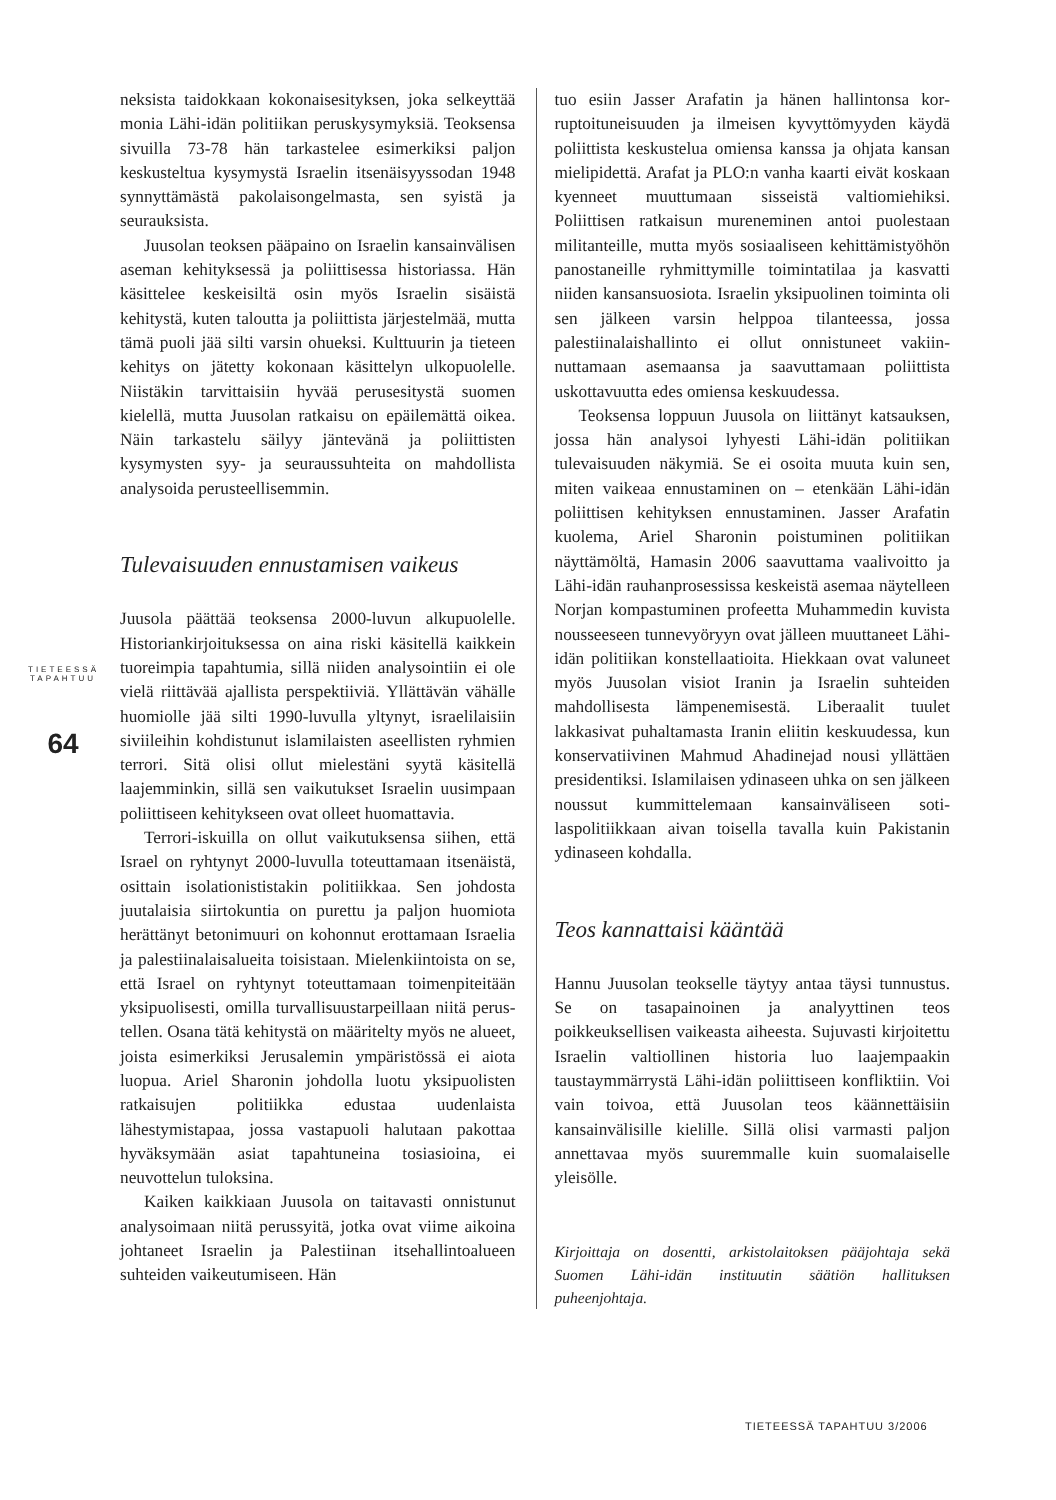TIETEESSÄ TAPAHTUU
64
neksista taidokkaan kokonaisesityksen, joka selkeyttää monia Lähi-idän politiikan perusky­symyksiä. Teoksensa sivuilla 73-78 hän tarkas­telee esimerkiksi paljon keskusteltua kysymystä Israelin itsenäisyyssodan 1948 synnyttämästä pa­kolaisongelmasta, sen syistä ja seurauksista.
Juusolan teoksen pääpaino on Israelin kan­sainvälisen aseman kehityksessä ja poliittisessa historiassa. Hän käsittelee keskeisiltä osin myös Israelin sisäistä kehitystä, kuten taloutta ja po­liittista järjestelmää, mutta tämä puoli jää silti varsin ohueksi. Kulttuurin ja tieteen kehitys on jätetty kokonaan käsittelyn ulkopuolelle. Niis­täkin tarvittaisiin hyvää perusesitystä suomen kielellä, mutta Juusolan ratkaisu on epäilemät­tä oikea. Näin tarkastelu säilyy jäntevänä ja po­liittisten kysymysten syy- ja seuraussuhteita on mahdollista analysoida perusteellisemmin.
Tulevaisuuden ennustamisen vaikeus
Juusola päättää teoksensa 2000-luvun alkupuo­lelle. Historiankirjoituksessa on aina riski käsitel­lä kaikkein tuoreimpia tapahtumia, sillä niiden analysointiin ei ole vielä riittävää ajallista per­spektiiviä. Yllättävän vähälle huomiolle jää sil­ti 1990-luvulla yltynyt, israelilaisiin siviileihin kohdistunut islamilaisten aseellisten ryhmien terrori. Sitä olisi ollut mielestäni syytä käsitel­lä laajemminkin, sillä sen vaikutukset Israelin uusimpaan poliittiseen kehitykseen ovat olleet huomattavia.
Terrori-iskuilla on ollut vaikutuksensa siihen, että Israel on ryhtynyt 2000-luvulla toteuttamaan itsenäistä, osittain isolationististakin politiikkaa. Sen johdosta juutalaisia siirtokuntia on purettu ja paljon huomiota herättänyt betonimuuri on ko­honnut erottamaan Israelia ja palestiinalaisalue­ita toisistaan. Mielenkiintoista on se, että Israel on ryhtynyt toteuttamaan toimenpiteitään yksipuo­lisesti, omilla turvallisuustarpeillaan niitä perus­tellen. Osana tätä kehitystä on määritelty myös ne alueet, joista esimerkiksi Jerusalemin ympä­ristössä ei aiota luopua. Ariel Sharonin johdolla luotu yksipuolisten ratkaisujen politiikka edus­taa uudenlaista lähestymistapaa, jossa vastapuoli halutaan pakottaa hyväksymään asiat tapahtu­neina tosiasioina, ei neuvottelun tuloksina.
Kaiken kaikkiaan Juusola on taitavasti onnis­tunut analysoimaan niitä perussyitä, jotka ovat viime aikoina johtaneet Israelin ja Palestiinan it­sehallintoalueen suhteiden vaikeutumiseen. Hän
tuo esiin Jasser Arafatin ja hänen hallintonsa kor­ruptoituneisuuden ja ilmeisen kyvyttömyyden käydä poliittista keskustelua omiensa kanssa ja ohjata kansan mielipidettä. Arafat ja PLO:n van­ha kaarti eivät koskaan kyenneet muuttumaan sisseistä valtiomiehiksi. Poliittisen ratkaisun mu­reneminen antoi puolestaan militanteille, mutta myös sosiaaliseen kehittämistyöhön panostaneil­le ryhmittymille toimintatilaa ja kasvatti niiden kansansuosiota. Israelin yksipuolinen toiminta oli sen jälkeen varsin helppoa tilanteessa, jossa palestiinalaishallinto ei ollut onnistuneet vakiin­nuttamaan asemaansa ja saavuttamaan poliittista uskottavuutta edes omiensa keskuudessa.
Teoksensa loppuun Juusola on liittänyt katsa­uksen, jossa hän analysoi lyhyesti Lähi-idän poli­tiikan tulevaisuuden näkymiä. Se ei osoita muuta kuin sen, miten vaikeaa ennustaminen on – eten­kään Lähi-idän poliittisen kehityksen ennusta­minen. Jasser Arafatin kuolema, Ariel Sharonin poistuminen politiikan näyttämöltä, Hamasin 2006 saavuttama vaalivoitto ja Lähi-idän rauhan­prosessissa keskeistä asemaa näytelleen Norjan kompastuminen profeetta Muhammedin kuvista nousseeseen tunnevyöryyn ovat jälleen muutta­neet Lähi-idän politiikan konstellaatioita. Hiek­kaan ovat valuneet myös Juusolan visiot Iranin ja Israelin suhteiden mahdollisesta lämpenemi­sestä. Liberaalit tuulet lakkasivat puhaltamasta Iranin eliitin keskuudessa, kun konservatiivinen Mahmud Ahadinejad nousi yllättäen presiden­tiksi. Islamilaisen ydinaseen uhka on sen jälkeen noussut kummittelemaan kansainväliseen soti­laspolitiikkaan aivan toisella tavalla kuin Pakis­tanin ydinaseen kohdalla.
Teos kannattaisi kääntää
Hannu Juusolan teokselle täytyy antaa täysi tun­nustus. Se on tasapainoinen ja analyyttinen te­os poikkeuksellisen vaikeasta aiheesta. Sujuvasti kirjoitettu Israelin valtiollinen historia luo laa­jempaakin taustaymmärrystä Lähi-idän poliitti­seen konfliktiin. Voi vain toivoa, että Juusolan teos käännettäisiin kansainvälisille kielille. Sillä olisi varmasti paljon annettavaa myös suurem­malle kuin suomalaiselle yleisölle.
Kirjoittaja on dosentti, arkistolaitoksen pääjohtaja se­kä Suomen Lähi-idän instituutin säätiön hallituksen puheenjohtaja.
TIETEESSÄ TAPAHTUU 3/2006